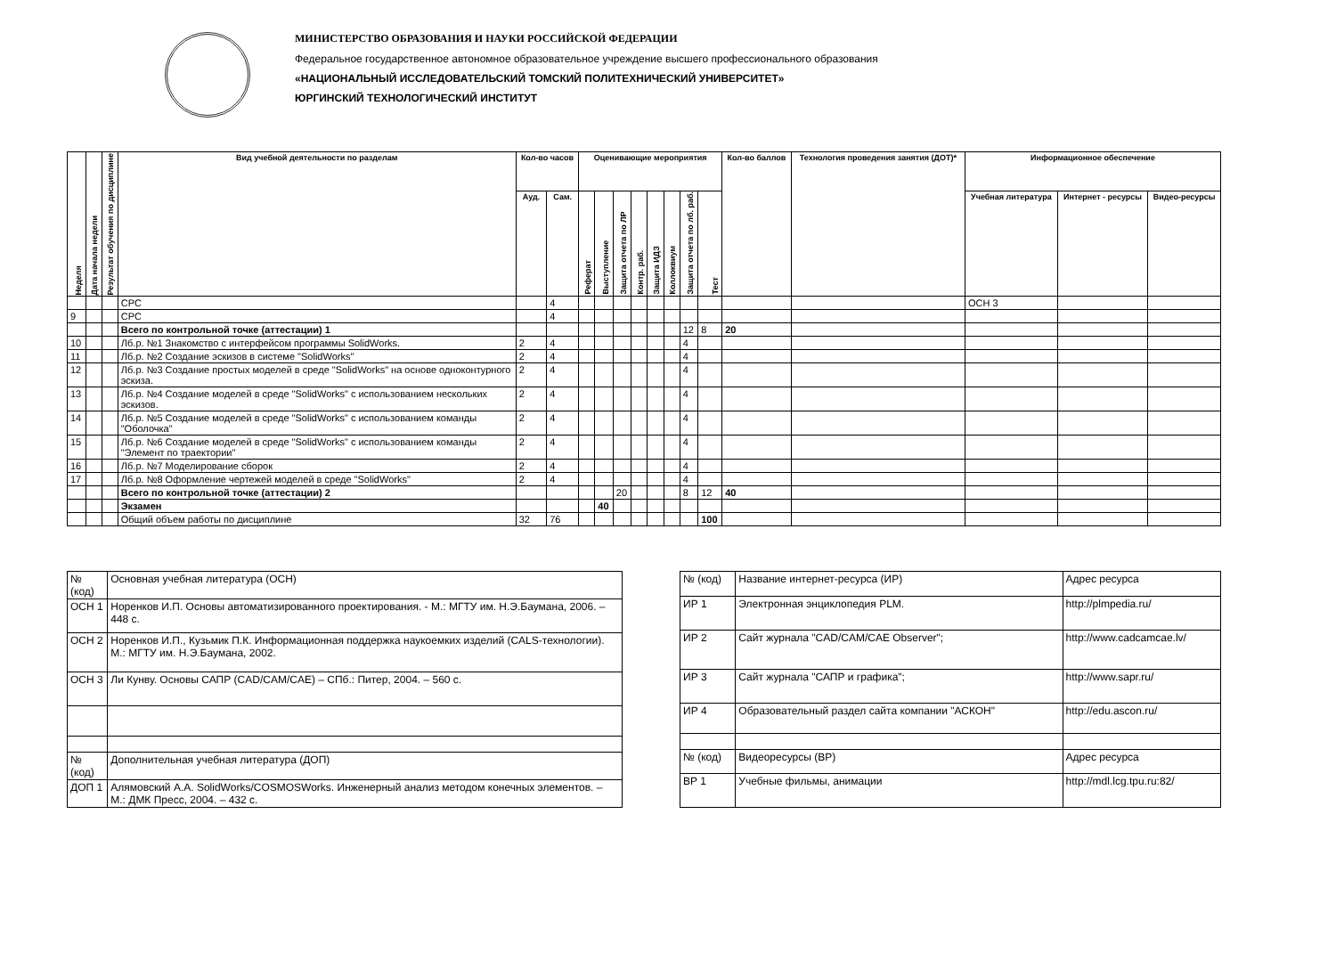МИНИСТЕРСТВО ОБРАЗОВАНИЯ И НАУКИ РОССИЙСКОЙ ФЕДЕРАЦИИ
Федеральное государственное автономное образовательное учреждение высшего профессионального образования
«НАЦИОНАЛЬНЫЙ ИССЛЕДОВАТЕЛЬСКИЙ ТОМСКИЙ ПОЛИТЕХНИЧЕСКИЙ УНИВЕРСИТЕТ»
ЮРГИНСКИЙ ТЕХНОЛОГИЧЕСКИЙ ИНСТИТУТ
| Неделя | Дата начала недели | Результат обучения по дисциплине | Вид учебной деятельности по разделам | Кол-во часов | | Оценивающие мероприятия | | | | | | | | Кол-во баллов | Технология проведения занятия (ДОТ)* | Информационное обеспечение | | |
| --- | --- | --- | --- | --- | --- | --- | --- | --- | --- | --- | --- | --- | --- | --- | --- | --- | --- | --- |
| | | | | Ауд. | Сам. | Реферат | Выступление | Защита отчета по ЛР | Контр. раб. | Защита ИДЗ | Коллоквиум | Защита отчета по лб. раб. | Тест | | | Учебная литература | Интернет - ресурсы | Видео-ресурсы |
| | | | СРС | | 4 | | | | | | | | | | | ОСН 3 | | |
| 9 | | | СРС | | 4 | | | | | | | | | | | | | |
| | | | Всего по контрольной точке (аттестации) 1 | | | | | | | | | 12 | 8 | 20 | | | | |
| 10 | | | Лб.р. №1 Знакомство с интерфейсом программы SolidWorks. | 2 | 4 | | | | | | | 4 | | | | | | |
| 11 | | | Лб.р. №2 Создание эскизов в системе "SolidWorks" | 2 | 4 | | | | | | | 4 | | | | | | |
| 12 | | | Лб.р. №3 Создание простых моделей в среде "SolidWorks" на основе одноконтурного эскиза. | 2 | 4 | | | | | | | 4 | | | | | | |
| 13 | | | Лб.р. №4 Создание моделей в среде "SolidWorks" с использованием нескольких эскизов. | 2 | 4 | | | | | | | 4 | | | | | | |
| 14 | | | Лб.р. №5 Создание моделей в среде "SolidWorks" с использованием команды "Оболочка" | 2 | 4 | | | | | | | 4 | | | | | | |
| 15 | | | Лб.р. №6 Создание моделей в среде "SolidWorks" с использованием команды "Элемент по траектории" | 2 | 4 | | | | | | | 4 | | | | | | |
| 16 | | | Лб.р. №7 Моделирование сборок | 2 | 4 | | | | | | | 4 | | | | | | |
| 17 | | | Лб.р. №8 Оформление чертежей моделей в среде "SolidWorks" | 2 | 4 | | | | | | | 4 | | | | | | |
| | | | Всего по контрольной точке (аттестации) 2 | | | | | 20 | | | | 8 | 12 | 40 | | | | |
| | | | Экзамен | | | | 40 | | | | | | | | | | | |
| | | | Общий объем работы по дисциплине | 32 | 76 | | | | | | | | 100 | | | | | |
| № (код) | Основная учебная литература (ОСН) |
| ОСН 1 | Норенков И.П. Основы автоматизированного проектирования. - М.: МГТУ им. Н.Э.Баумана, 2006. – 448 с. |
| ОСН 2 | Норенков И.П., Кузьмик П.К. Информационная поддержка наукоемких изделий (CALS-технологии). М.: МГТУ им. Н.Э.Баумана, 2002. |
| ОСН 3 | Ли Кунву. Основы САПР (CAD/CAM/CAE) – СПб.: Питер, 2004. – 560 с. |
| № (код) | Дополнительная учебная литература (ДОП) |
| ДОП 1 | Алямовский А.А. SolidWorks/COSMOSWorks. Инженерный анализ методом конечных элементов. – М.: ДМК Пресс, 2004. – 432 с. |
| № (код) | Название интернет-ресурса (ИР) | Адрес ресурса |
| ИР 1 | Электронная энциклопедия PLM. | http://plmpedia.ru/ |
| ИР 2 | Сайт журнала "CAD/CAM/CAE Observer"; | http://www.cadcamcae.lv/ |
| ИР 3 | Сайт журнала "САПР и графика"; | http://www.sapr.ru/ |
| ИР 4 | Образовательный раздел сайта компании "АСКОН" | http://edu.ascon.ru/ |
| № (код) | Видеоресурсы (ВР) | Адрес ресурса |
| ВР 1 | Учебные фильмы, анимации | http://mdl.lcg.tpu.ru:82/ |